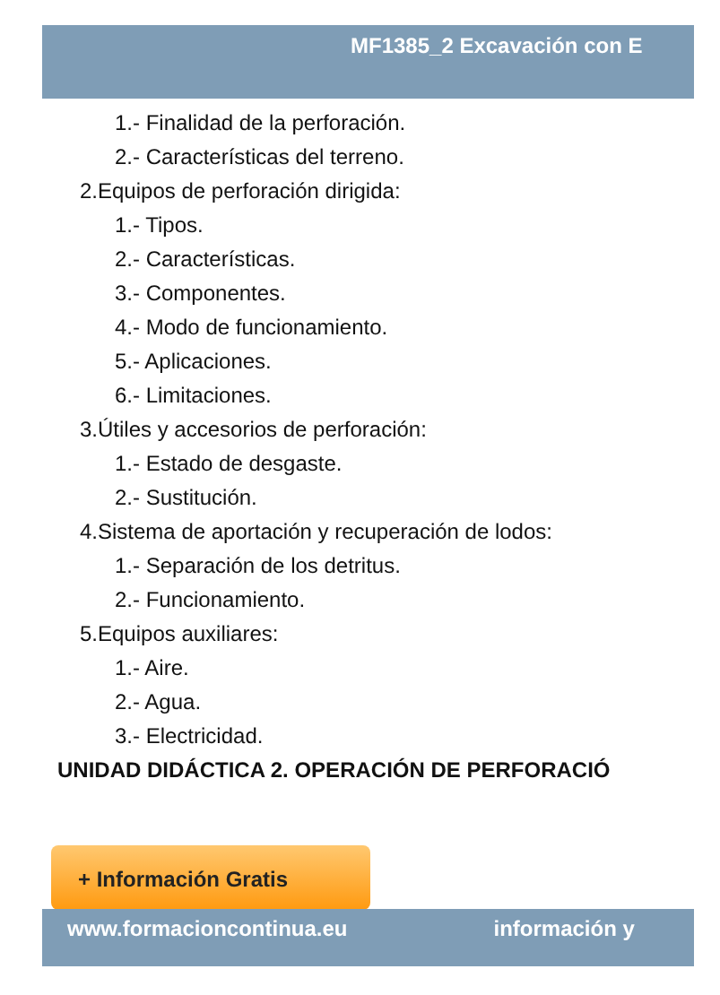MF1385_2 Excavación con E
1.- Finalidad de la perforación.
2.- Características del terreno.
2.Equipos de perforación dirigida:
1.- Tipos.
2.- Características.
3.- Componentes.
4.- Modo de funcionamiento.
5.- Aplicaciones.
6.- Limitaciones.
3.Útiles y accesorios de perforación:
1.- Estado de desgaste.
2.- Sustitución.
4.Sistema de aportación y recuperación de lodos:
1.- Separación de los detritus.
2.- Funcionamiento.
5.Equipos auxiliares:
1.- Aire.
2.- Agua.
3.- Electricidad.
UNIDAD DIDÁCTICA 2. OPERACIÓN DE PERFORACIÓ
+ Información Gratis
www.formacioncontinua.eu información y